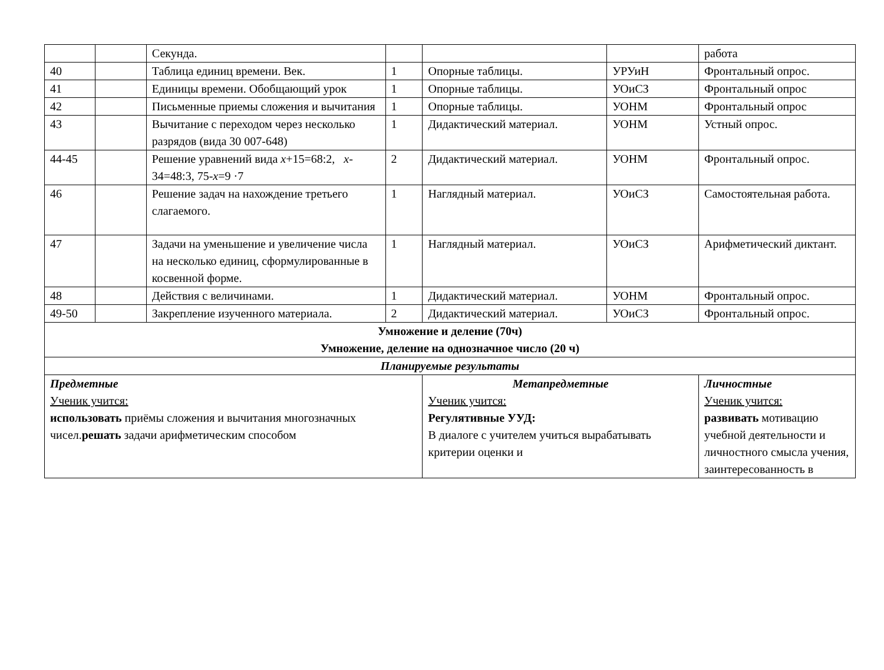| | | Секунда. | | | | работа |
| 40 | | Таблица единиц времени. Век. | 1 | Опорные таблицы. | УРУиН | Фронтальный опрос. |
| 41 | | Единицы времени. Обобщающий урок | 1 | Опорные таблицы. | УОиСЗ | Фронтальный опрос |
| 42 | | Письменные приемы сложения и вычитания | 1 | Опорные таблицы. | УОНМ | Фронтальный опрос |
| 43 | | Вычитание с переходом через несколько разрядов (вида 30 007-648) | 1 | Дидактический материал. | УОНМ | Устный опрос. |
| 44-45 | | Решение уравнений вида x +15=68:2, x -34=48:3, 75- x =9 ·7 | 2 | Дидактический материал. | УОНМ | Фронтальный опрос. |
| 46 | | Решение задач на нахождение третьего слагаемого. | 1 | Наглядный материал. | УОиСЗ | Самостоятельная работа. |
| 47 | | Задачи на уменьшение и увеличение числа на несколько единиц, сформулированные в косвенной форме. | 1 | Наглядный материал. | УОиСЗ | Арифметический диктант. |
| 48 | | Действия с величинами. | 1 | Дидактический материал. | УОНМ | Фронтальный опрос. |
| 49-50 | | Закрепление изученного материала. | 2 | Дидактический материал. | УОиСЗ | Фронтальный опрос. |
| Умножение и деление (70ч) Умножение, деление на однозначное число (20 ч) | | | | | | |
| Планируемые результаты | | | | | | |
| Предметные Ученик учится: использовать приёмы сложения и вычитания многозначных чисел. решать задачи арифметическим способом | | | | Метапредметные Ученик учится: Регулятивные УУД: В диалоге с учителем учиться вырабатывать критерии оценки и | | Личностные Ученик учится: развивать мотивацию учебной деятельности и личностного смысла учения, заинтересованность в |